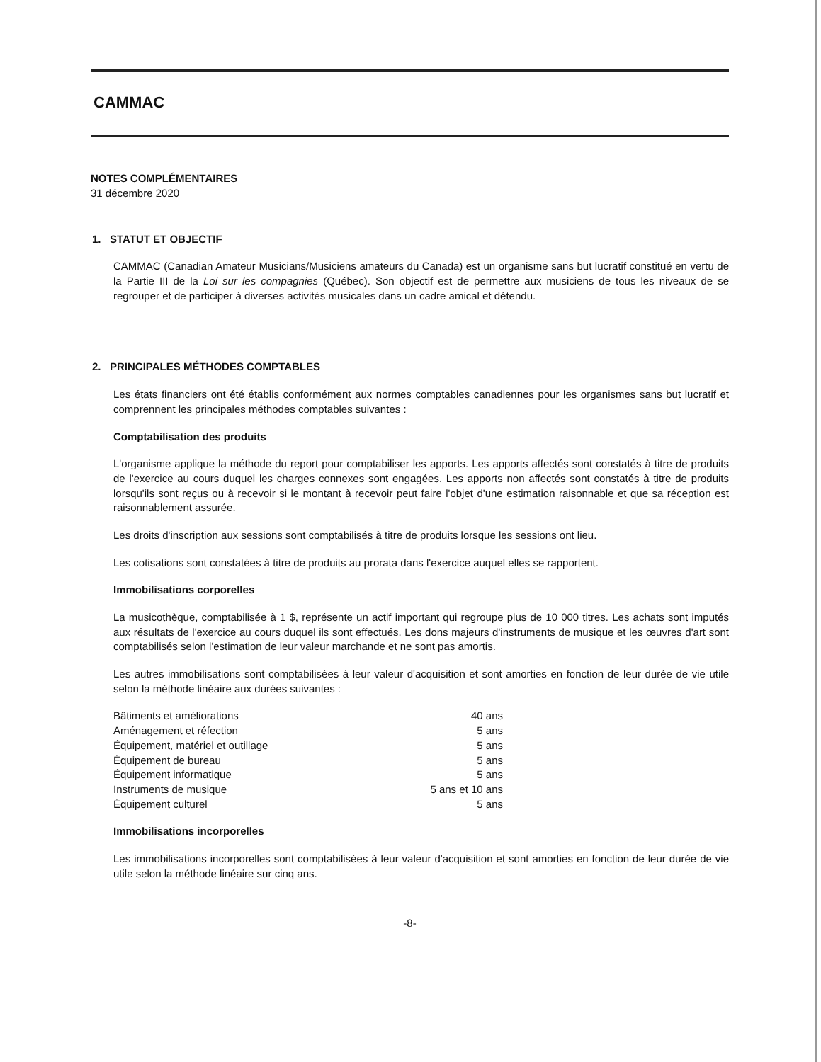CAMMAC
NOTES COMPLÉMENTAIRES
31 décembre 2020
1. STATUT ET OBJECTIF
CAMMAC (Canadian Amateur Musicians/Musiciens amateurs du Canada) est un organisme sans but lucratif constitué en vertu de la Partie III de la Loi sur les compagnies (Québec). Son objectif est de permettre aux musiciens de tous les niveaux de se regrouper et de participer à diverses activités musicales dans un cadre amical et détendu.
2. PRINCIPALES MÉTHODES COMPTABLES
Les états financiers ont été établis conformément aux normes comptables canadiennes pour les organismes sans but lucratif et comprennent les principales méthodes comptables suivantes :
Comptabilisation des produits
L'organisme applique la méthode du report pour comptabiliser les apports. Les apports affectés sont constatés à titre de produits de l'exercice au cours duquel les charges connexes sont engagées. Les apports non affectés sont constatés à titre de produits lorsqu'ils sont reçus ou à recevoir si le montant à recevoir peut faire l'objet d'une estimation raisonnable et que sa réception est raisonnablement assurée.
Les droits d'inscription aux sessions sont comptabilisés à titre de produits lorsque les sessions ont lieu.
Les cotisations sont constatées à titre de produits au prorata dans l'exercice auquel elles se rapportent.
Immobilisations corporelles
La musicothèque, comptabilisée à 1 $, représente un actif important qui regroupe plus de 10 000 titres. Les achats sont imputés aux résultats de l'exercice au cours duquel ils sont effectués. Les dons majeurs d'instruments de musique et les œuvres d'art sont comptabilisés selon l'estimation de leur valeur marchande et ne sont pas amortis.
Les autres immobilisations sont comptabilisées à leur valeur d'acquisition et sont amorties en fonction de leur durée de vie utile selon la méthode linéaire aux durées suivantes :
| Bâtiments et améliorations | 40 ans |
| Aménagement et réfection | 5 ans |
| Équipement, matériel et outillage | 5 ans |
| Équipement de bureau | 5 ans |
| Équipement informatique | 5 ans |
| Instruments de musique | 5 ans et 10 ans |
| Équipement culturel | 5 ans |
Immobilisations incorporelles
Les immobilisations incorporelles sont comptabilisées à leur valeur d'acquisition et sont amorties en fonction de leur durée de vie utile selon la méthode linéaire sur cinq ans.
-8-